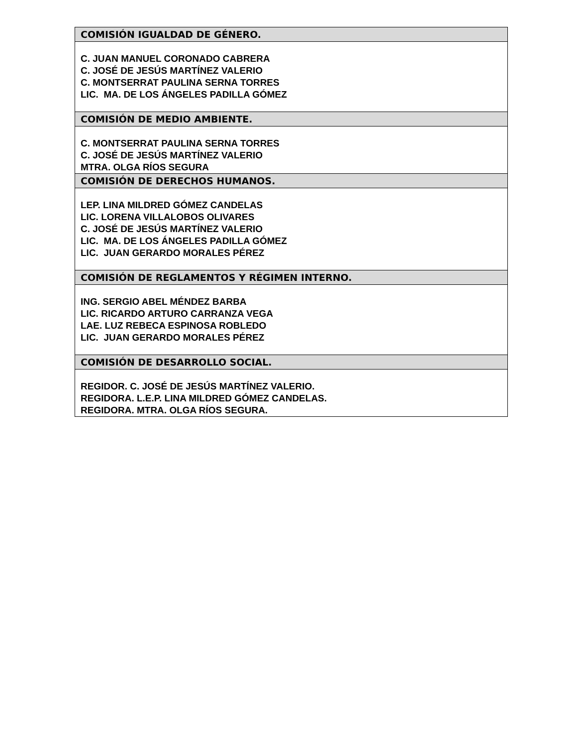| COMISIÓN IGUALDAD DE GÉNERO. |
| --- |
| C. JUAN MANUEL CORONADO CABRERA C. JOSÉ DE JESÚS MARTÍNEZ VALERIO C. MONTSERRAT PAULINA SERNA TORRES LIC. MA. DE LOS ÁNGELES PADILLA GÓMEZ |
| COMISIÓN DE MEDIO AMBIENTE. |
| C. MONTSERRAT PAULINA SERNA TORRES C. JOSÉ DE JESÚS MARTÍNEZ VALERIO MTRA. OLGA RÍOS SEGURA |
| COMISIÓN DE DERECHOS HUMANOS. |
| LEP. LINA MILDRED GÓMEZ CANDELAS LIC. LORENA VILLALOBOS OLIVARES C. JOSÉ DE JESÚS MARTÍNEZ VALERIO LIC. MA. DE LOS ÁNGELES PADILLA GÓMEZ LIC. JUAN GERARDO MORALES PÉREZ |
| COMISIÓN DE REGLAMENTOS Y RÉGIMEN INTERNO. |
| ING. SERGIO ABEL MÉNDEZ BARBA LIC. RICARDO ARTURO CARRANZA VEGA LAE. LUZ REBECA ESPINOSA ROBLEDO LIC. JUAN GERARDO MORALES PÉREZ |
| COMISIÓN DE DESARROLLO SOCIAL. |
| REGIDOR. C. JOSÉ DE JESÚS MARTÍNEZ VALERIO. REGIDORA. L.E.P. LINA MILDRED GÓMEZ CANDELAS. REGIDORA. MTRA. OLGA RÍOS SEGURA. |